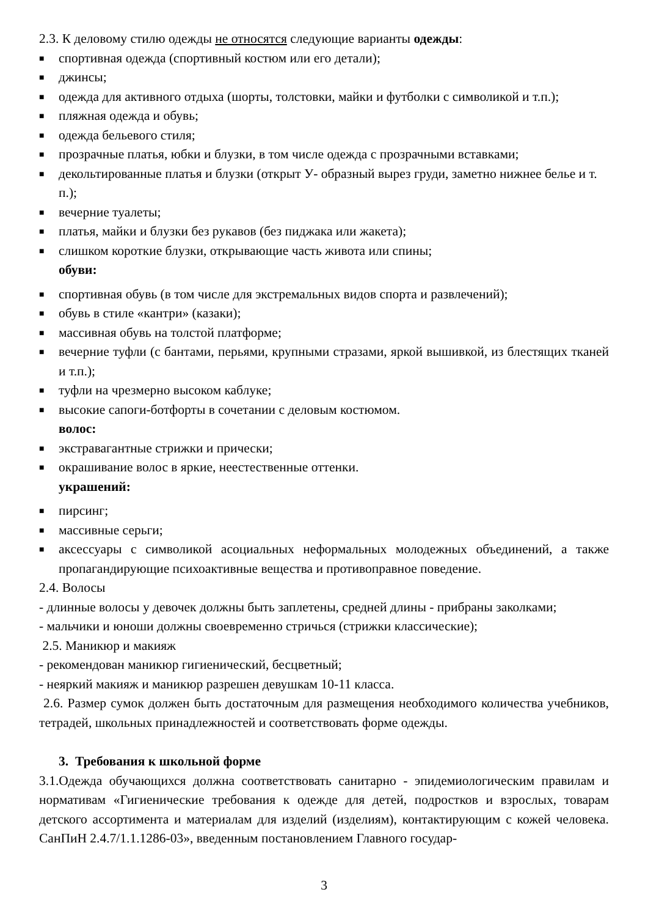2.3. К деловому стилю одежды не относятся следующие варианты одежды:
■ спортивная одежда (спортивный костюм или его детали);
■ джинсы;
■ одежда для активного отдыха (шорты, толстовки, майки и футболки с символикой и т.п.);
■ пляжная одежда и обувь;
■ одежда бельевого стиля;
■ прозрачные платья, юбки и блузки, в том числе одежда с прозрачными вставками;
■ декольтированные платья и блузки (открыт У- образный вырез груди, заметно нижнее белье и т. п.);
■ вечерние туалеты;
■ платья, майки и блузки без рукавов (без пиджака или жакета);
■ слишком короткие блузки, открывающие часть живота или спины;
обуви:
■ спортивная обувь (в том числе для экстремальных видов спорта и развлечений);
■ обувь в стиле «кантри» (казаки);
■ массивная обувь на толстой платформе;
■ вечерние туфли (с бантами, перьями, крупными стразами, яркой вышивкой, из блестящих тканей и т.п.);
■ туфли на чрезмерно высоком каблуке;
■ высокие сапоги-ботфорты в сочетании с деловым костюмом.
волос:
■ экстравагантные стрижки и прически;
■ окрашивание волос в яркие, неестественные оттенки.
украшений:
■ пирсинг;
■ массивные серьги;
■ аксессуары с символикой асоциальных неформальных молодежных объединений, а также пропагандирующие психоактивные вещества и противоправное поведение.
2.4. Волосы
- длинные волосы у девочек должны быть заплетены, средней длины - прибраны заколками;
- мальчики и юноши должны своевременно стричься (стрижки классические);
2.5. Маникюр и макияж
- рекомендован маникюр гигиенический, бесцветный;
- неяркий макияж и маникюр разрешен девушкам 10-11 класса.
2.6. Размер сумок должен быть достаточным для размещения необходимого количества учебников, тетрадей, школьных принадлежностей и соответствовать форме одежды.
3. Требования к школьной форме
3.1.Одежда обучающихся должна соответствовать санитарно - эпидемиологическим правилам и нормативам «Гигиенические требования к одежде для детей, подростков и взрослых, товарам детского ассортимента и материалам для изделий (изделиям), контактирующим с кожей человека. СанПиН 2.4.7/1.1.1286-03», введенным постановлением Главного государ-
3